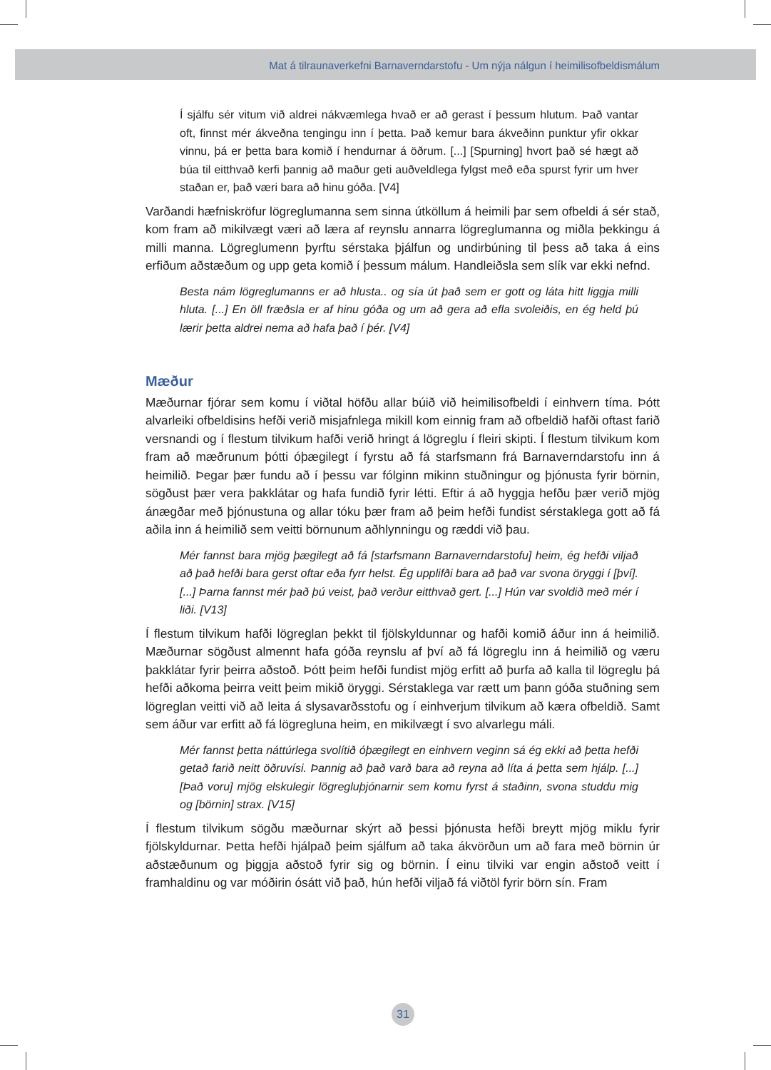Mat á tilraunaverkefni Barnaverndarstofu - Um nýja nálgun í heimilisofbeldismálum
Í sjálfu sér vitum við aldrei nákvæmlega hvað er að gerast í þessum hlutum. Það vantar oft, finnst mér ákveðna tengingu inn í þetta. Það kemur bara ákveðinn punktur yfir okkar vinnu, þá er þetta bara komið í hendurnar á öðrum. [...] [Spurning] hvort það sé hægt að búa til eitthvað kerfi þannig að maður geti auðveldlega fylgst með eða spurst fyrir um hver staðan er, það væri bara að hinu góða. [V4]
Varðandi hæfniskröfur lögreglumanna sem sinna útköllum á heimili þar sem ofbeldi á sér stað, kom fram að mikilvægt væri að læra af reynslu annarra lögreglumanna og miðla þekkingu á milli manna. Lögreglumenn þyrftu sérstaka þjálfun og undirbúning til þess að taka á eins erfiðum aðstæðum og upp geta komið í þessum málum. Handleiðsla sem slík var ekki nefnd.
Besta nám lögreglumanns er að hlusta.. og sía út það sem er gott og láta hitt liggja milli hluta. [...] En öll fræðsla er af hinu góða og um að gera að efla svoleiðis, en ég held þú lærir þetta aldrei nema að hafa það í þér. [V4]
Mæður
Mæðurnar fjórar sem komu í viðtal höfðu allar búið við heimilisofbeldi í einhvern tíma. Þótt alvarleiki ofbeldisins hefði verið misjafnlega mikill kom einnig fram að ofbeldið hafði oftast farið versnandi og í flestum tilvikum hafði verið hringt á lögreglu í fleiri skipti. Í flestum tilvikum kom fram að mæðrunum þótti óþægilegt í fyrstu að fá starfsmann frá Barnaverndarstofu inn á heimilið. Þegar þær fundu að í þessu var fólginn mikinn stuðningur og þjónusta fyrir börnin, sögðust þær vera þakklátar og hafa fundið fyrir létti. Eftir á að hyggja hefðu þær verið mjög ánægðar með þjónustuna og allar tóku þær fram að þeim hefði fundist sérstaklega gott að fá aðila inn á heimilið sem veitti börnunum aðhlynningu og ræddi við þau.
Mér fannst bara mjög þægilegt að fá [starfsmann Barnaverndarstofu] heim, ég hefði viljað að það hefði bara gerst oftar eða fyrr helst. Ég upplifði bara að það var svona öryggi í [því]. [...] Þarna fannst mér það þú veist, það verður eitthvað gert. [...] Hún var svoldið með mér í liði. [V13]
Í flestum tilvikum hafði lögreglan þekkt til fjölskyldunnar og hafði komið áður inn á heimilið. Mæðurnar sögðust almennt hafa góða reynslu af því að fá lögreglu inn á heimilið og væru þakklátar fyrir þeirra aðstoð. Þótt þeim hefði fundist mjög erfitt að þurfa að kalla til lögreglu þá hefði aðkoma þeirra veitt þeim mikið öryggi. Sérstaklega var rætt um þann góða stuðning sem lögreglan veitti við að leita á slysavarðsstofu og í einhverjum tilvikum að kæra ofbeldið. Samt sem áður var erfitt að fá lögregluna heim, en mikilvægt í svo alvarlegu máli.
Mér fannst þetta náttúrlega svolítið óþægilegt en einhvern veginn sá ég ekki að þetta hefði getað farið neitt öðruvísi. Þannig að það varð bara að reyna að líta á þetta sem hjálp. [...] [Það voru] mjög elskulegir lögregluþjónarnir sem komu fyrst á staðinn, svona studdu mig og [börnin] strax. [V15]
Í flestum tilvikum sögðu mæðurnar skýrt að þessi þjónusta hefði breytt mjög miklu fyrir fjölskyldurnar. Þetta hefði hjálpað þeim sjálfum að taka ákvörðun um að fara með börnin úr aðstæðunum og þiggja aðstoð fyrir sig og börnin. Í einu tilviki var engin aðstoð veitt í framhaldinu og var móðirin ósátt við það, hún hefði viljað fá viðtöl fyrir börn sín. Fram
31